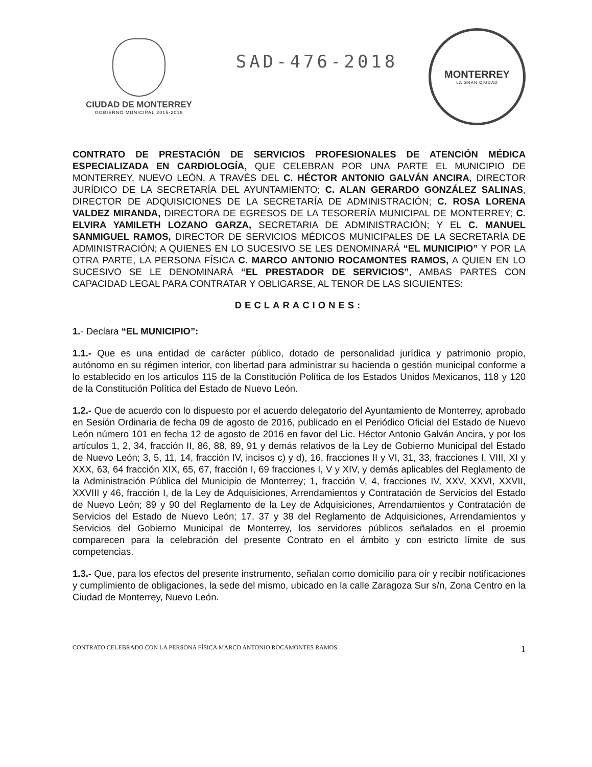CIUDAD DE MONTERREY
GOBIERNO MUNICIPAL 2015-2018
SAD-476-2018
MONTERREY
LA GRAN CIUDAD
CONTRATO DE PRESTACIÓN DE SERVICIOS PROFESIONALES DE ATENCIÓN MÉDICA ESPECIALIZADA EN CARDIOLOGÍA, QUE CELEBRAN POR UNA PARTE EL MUNICIPIO DE MONTERREY, NUEVO LEÓN, A TRAVÉS DEL C. HÉCTOR ANTONIO GALVÁN ANCIRA, DIRECTOR JURÍDICO DE LA SECRETARÍA DEL AYUNTAMIENTO; C. ALAN GERARDO GONZÁLEZ SALINAS, DIRECTOR DE ADQUISICIONES DE LA SECRETARÍA DE ADMINISTRACIÓN; C. ROSA LORENA VALDEZ MIRANDA, DIRECTORA DE EGRESOS DE LA TESORERÍA MUNICIPAL DE MONTERREY; C. ELVIRA YAMILETH LOZANO GARZA, SECRETARIA DE ADMINISTRACIÓN; Y EL C. MANUEL SANMIGUEL RAMOS, DIRECTOR DE SERVICIOS MÉDICOS MUNICIPALES DE LA SECRETARÍA DE ADMINISTRACIÓN; A QUIENES EN LO SUCESIVO SE LES DENOMINARÁ “EL MUNICIPIO” Y POR LA OTRA PARTE, LA PERSONA FÍSICA C. MARCO ANTONIO ROCAMONTES RAMOS, A QUIEN EN LO SUCESIVO SE LE DENOMINARÁ “EL PRESTADOR DE SERVICIOS”, AMBAS PARTES CON CAPACIDAD LEGAL PARA CONTRATAR Y OBLIGARSE, AL TENOR DE LAS SIGUIENTES:
DECLARACIONES:
1.- Declara “EL MUNICIPIO”:
1.1.- Que es una entidad de carácter público, dotado de personalidad jurídica y patrimonio propio, autónomo en su régimen interior, con libertad para administrar su hacienda o gestión municipal conforme a lo establecido en los artículos 115 de la Constitución Política de los Estados Unidos Mexicanos, 118 y 120 de la Constitución Política del Estado de Nuevo León.
1.2.- Que de acuerdo con lo dispuesto por el acuerdo delegatorio del Ayuntamiento de Monterrey, aprobado en Sesión Ordinaria de fecha 09 de agosto de 2016, publicado en el Periódico Oficial del Estado de Nuevo León número 101 en fecha 12 de agosto de 2016 en favor del Lic. Héctor Antonio Galván Ancira, y por los artículos 1, 2, 34, fracción II, 86, 88, 89, 91 y demás relativos de la Ley de Gobierno Municipal del Estado de Nuevo León; 3, 5, 11, 14, fracción IV, incisos c) y d), 16, fracciones II y VI, 31, 33, fracciones I, VIII, XI y XXX, 63, 64 fracción XIX, 65, 67, fracción I, 69 fracciones I, V y XIV, y demás aplicables del Reglamento de la Administración Pública del Municipio de Monterrey; 1, fracción V, 4, fracciones IV, XXV, XXVI, XXVII, XXVIII y 46, fracción I, de la Ley de Adquisiciones, Arrendamientos y Contratación de Servicios del Estado de Nuevo León; 89 y 90 del Reglamento de la Ley de Adquisiciones, Arrendamientos y Contratación de Servicios del Estado de Nuevo León; 17, 37 y 38 del Reglamento de Adquisiciones, Arrendamientos y Servicios del Gobierno Municipal de Monterrey, los servidores públicos señalados en el proemio comparecen para la celebración del presente Contrato en el ámbito y con estricto límite de sus competencias.
1.3.- Que, para los efectos del presente instrumento, señalan como domicilio para oír y recibir notificaciones y cumplimiento de obligaciones, la sede del mismo, ubicado en la calle Zaragoza Sur s/n, Zona Centro en la Ciudad de Monterrey, Nuevo León.
CONTRATO CELEBRADO CON LA PERSONA FÍSICA MARCO ANTONIO ROCAMONTES RAMOS 1